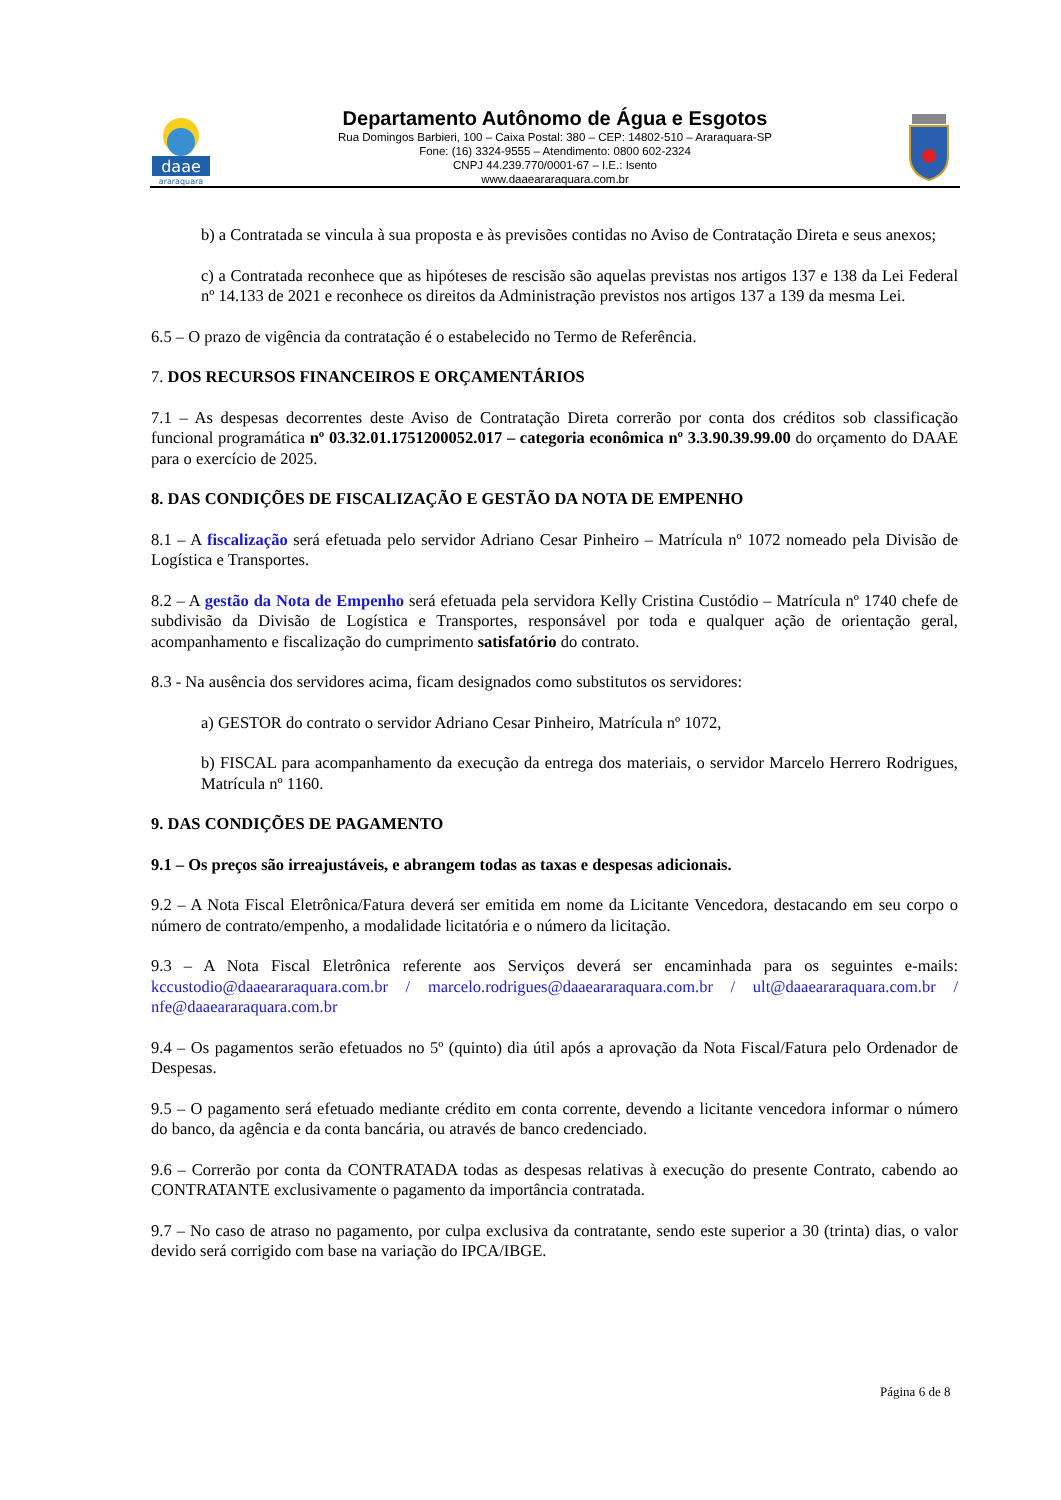daae
araraquara
Departamento Autônomo de Água e Esgotos
Rua Domingos Barbieri, 100 – Caixa Postal: 380 – CEP: 14802-510 – Araraquara-SP
Fone: (16) 3324-9555 – Atendimento: 0800 602-2324
CNPJ 44.239.770/0001-67 – I.E.: Isento
www.daaeararaquara.com.br
b) a Contratada se vincula à sua proposta e às previsões contidas no Aviso de Contratação Direta e seus anexos;
c) a Contratada reconhece que as hipóteses de rescisão são aquelas previstas nos artigos 137 e 138 da Lei Federal nº 14.133 de 2021 e reconhece os direitos da Administração previstos nos artigos 137 a 139 da mesma Lei.
6.5 – O prazo de vigência da contratação é o estabelecido no Termo de Referência.
7. DOS RECURSOS FINANCEIROS E ORÇAMENTÁRIOS
7.1 – As despesas decorrentes deste Aviso de Contratação Direta correrão por conta dos créditos sob classificação funcional programática nº 03.32.01.1751200052.017 – categoria econômica nº 3.3.90.39.99.00 do orçamento do DAAE para o exercício de 2025.
8. DAS CONDIÇÕES DE FISCALIZAÇÃO E GESTÃO DA NOTA DE EMPENHO
8.1 – A fiscalização será efetuada pelo servidor Adriano Cesar Pinheiro – Matrícula nº 1072 nomeado pela Divisão de Logística e Transportes.
8.2 – A gestão da Nota de Empenho será efetuada pela servidora Kelly Cristina Custódio – Matrícula nº 1740 chefe de subdivisão da Divisão de Logística e Transportes, responsável por toda e qualquer ação de orientação geral, acompanhamento e fiscalização do cumprimento satisfatório do contrato.
8.3 - Na ausência dos servidores acima, ficam designados como substitutos os servidores:
a) GESTOR do contrato o servidor Adriano Cesar Pinheiro, Matrícula nº 1072,
b) FISCAL para acompanhamento da execução da entrega dos materiais, o servidor Marcelo Herrero Rodrigues, Matrícula nº 1160.
9. DAS CONDIÇÕES DE PAGAMENTO
9.1 – Os preços são irreajustáveis, e abrangem todas as taxas e despesas adicionais.
9.2 – A Nota Fiscal Eletrônica/Fatura deverá ser emitida em nome da Licitante Vencedora, destacando em seu corpo o número de contrato/empenho, a modalidade licitatória e o número da licitação.
9.3 – A Nota Fiscal Eletrônica referente aos Serviços deverá ser encaminhada para os seguintes e-mails: kccustodio@daaeararaquara.com.br / marcelo.rodrigues@daaeararaquara.com.br / ult@daaeararaquara.com.br / nfe@daaeararaquara.com.br
9.4 – Os pagamentos serão efetuados no 5º (quinto) dia útil após a aprovação da Nota Fiscal/Fatura pelo Ordenador de Despesas.
9.5 – O pagamento será efetuado mediante crédito em conta corrente, devendo a licitante vencedora informar o número do banco, da agência e da conta bancária, ou através de banco credenciado.
9.6 – Correrão por conta da CONTRATADA todas as despesas relativas à execução do presente Contrato, cabendo ao CONTRATANTE exclusivamente o pagamento da importância contratada.
9.7 – No caso de atraso no pagamento, por culpa exclusiva da contratante, sendo este superior a 30 (trinta) dias, o valor devido será corrigido com base na variação do IPCA/IBGE.
Página 6 de 8